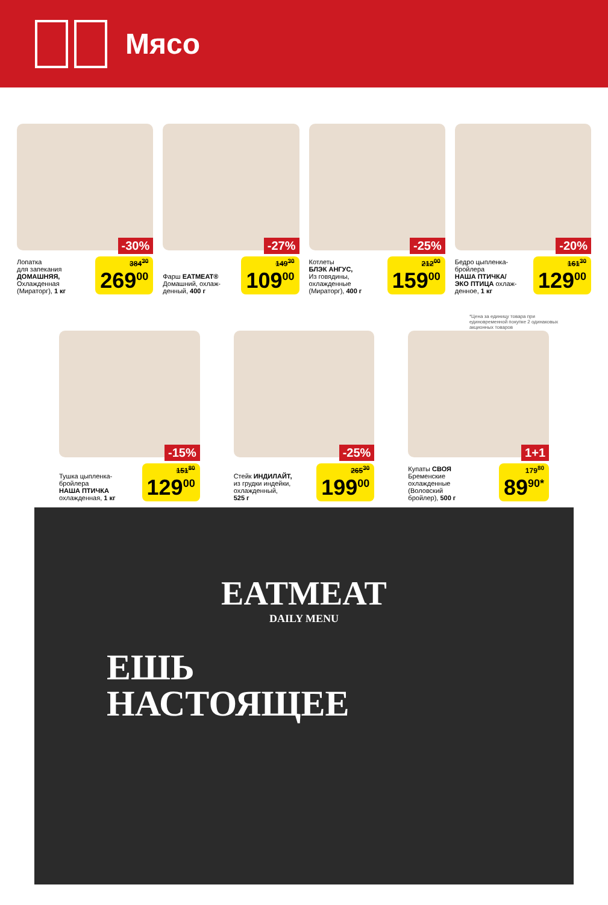Мясо
-30%
Лопатка
для запекания
ДОМАШНЯЯ,
Охлажденная
(Мираторг), 1 кг
384<sup>30</sup>
269<sup>00</sup>
-27%
Фарш EATMEAT®
Домашний, охлаж-
денный, 400 г
149<sup>30</sup>
109<sup>00</sup>
-25%
Котлеты
БЛЭК АНГУС,
Из говядины,
охлажденные
(Мираторг), 400 г
212<sup>00</sup>
159<sup>00</sup>
-20%
Бедро цыпленка-
бройлера
НАША ПТИЧКА/
ЭКО ПТИЦА охлаж-
денное, 1 кг
161<sup>30</sup>
129<sup>00</sup>
-15%
Тушка цыпленка-
бройлера
НАША ПТИЧКА
охлажденная, 1 кг
151<sup>80</sup>
129<sup>00</sup>
-25%
Стейк ИНДИЛАЙТ,
из грудки индейки,
охлажденный,
525 г
265<sup>30</sup>
199<sup>00</sup>
1+1
Купаты СВОЯ
Бременские
охлажденные
(Воловский
бройлер), 500 г
179<sup>80</sup>
89<sup>90*</sup>
*Цена за единицу товара при единовременной покупке 2 одинаковых акционных товаров
EATMEAT
DAILY MENU
ЕШЬ
НАСТОЯЩЕЕ